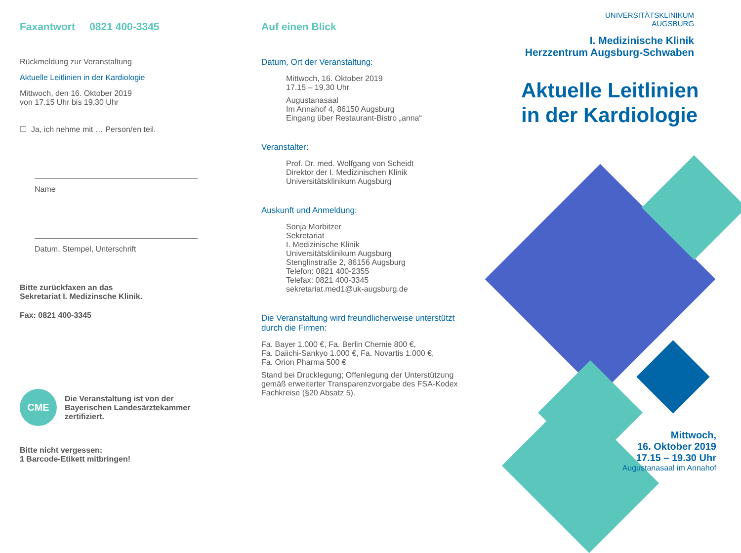Faxantwort 0821 400-3345
Rückmeldung zur Veranstaltung
Aktuelle Leitlinien in der Kardiologie
Mittwoch, den 16. Oktober 2019
von 17.15 Uhr bis 19.30 Uhr
☐ Ja, ich nehme mit … Person/en teil.
Name
Datum, Stempel, Unterschrift
Bitte zurückfaxen an das
Sekretariat I. Medizinsche Klinik.
Fax: 0821 400-3345
CME
Die Veranstaltung ist von der
Bayerischen Landesärztekammer
zertifiziert.
Bitte nicht vergessen:
1 Barcode-Etikett mitbringen!
Auf einen Blick
Datum, Ort der Veranstaltung:
Mittwoch, 16. Oktober 2019
17.15 – 19.30 Uhr
Augustanasaal
Im Annahof 4, 86150 Augsburg
Eingang über Restaurant-Bistro „anna“
Veranstalter:
Prof. Dr. med. Wolfgang von Scheidt
Direktor der I. Medizinischen Klinik
Universitätsklinikum Augsburg
Auskunft und Anmeldung:
Sonja Morbitzer
Sekretariat
I. Medizinische Klinik
Universitätsklinikum Augsburg
Stenglinstraße 2, 86156 Augsburg
Telefon: 0821 400-2355
Telefax: 0821 400-3345
sekretariat.med1@uk-augsburg.de
Die Veranstaltung wird freundlicherweise unterstützt durch die Firmen:
Fa. Bayer 1.000 €, Fa. Berlin Chemie 800 €,
Fa. Daiichi-Sankyo 1.000 €, Fa. Novartis 1.000 €,
Fa. Orion Pharma 500 €
Stand bei Drucklegung; Offenlegung der Unterstützung gemäß erweiterter Transparenzvorgabe des FSA-Kodex Fachkreise (§20 Absatz 5).
UNIVERSITÄTSKLINIKUM
AUGSBURG
I. Medizinische Klinik
Herzzentrum Augsburg-Schwaben
Aktuelle Leitlinien
in der Kardiologie
Mittwoch,
16. Oktober 2019
17.15 – 19.30 Uhr
Augustanasaal im Annahof